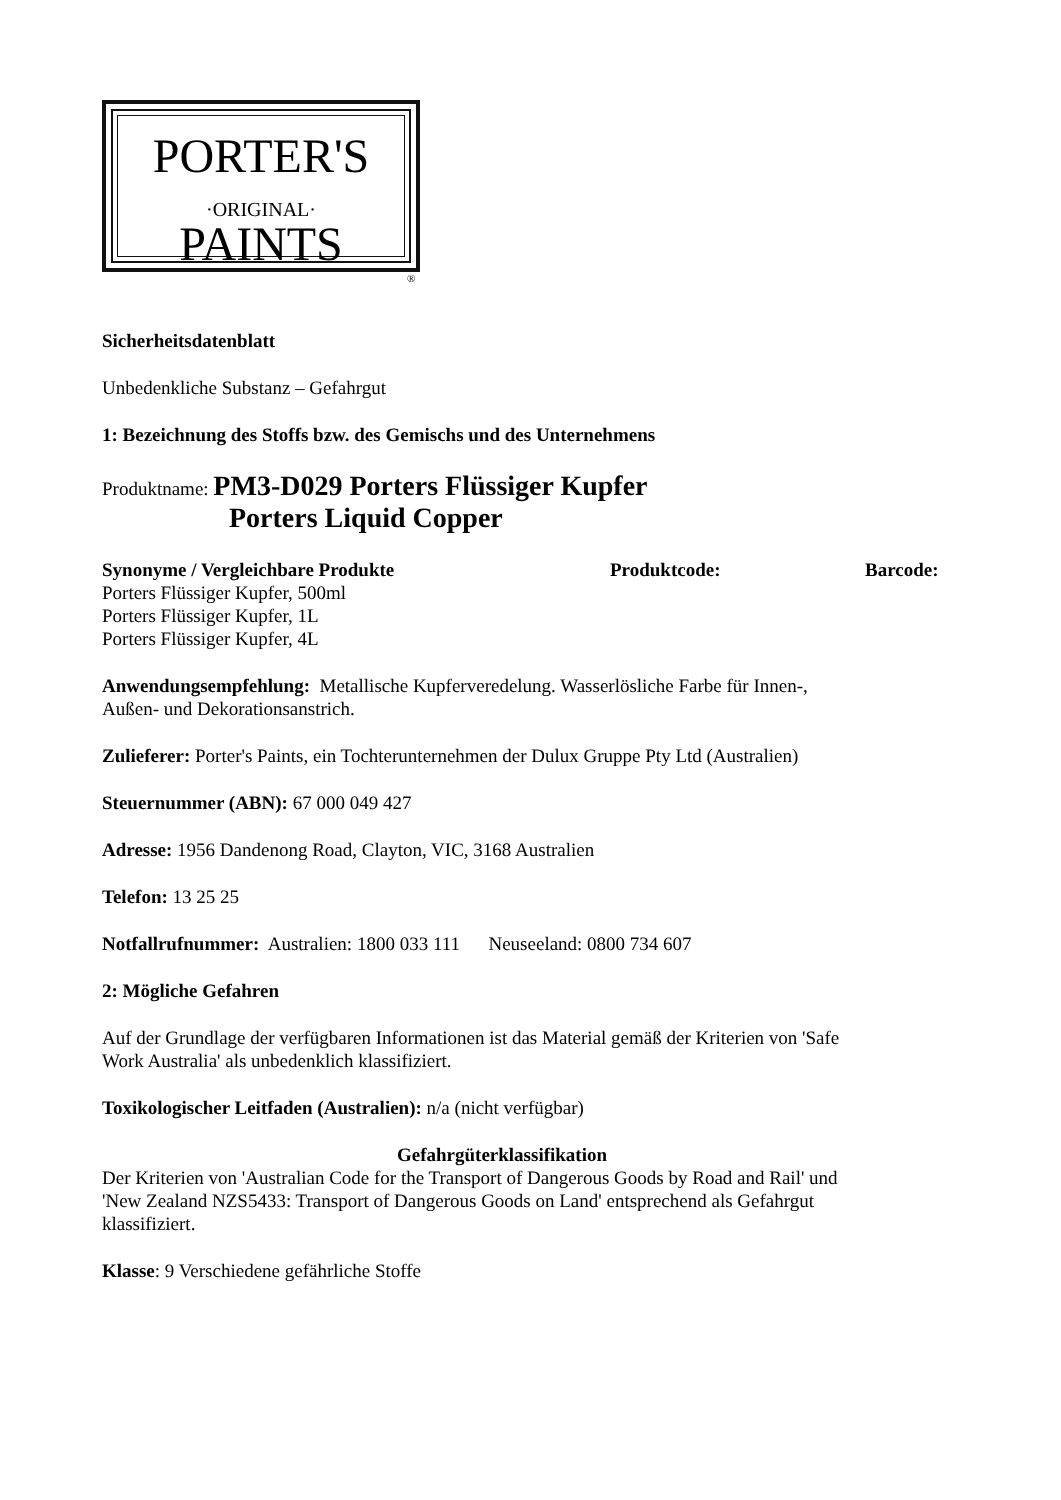PORTER'S
·ORIGINAL·
PAINTS
®
Sicherheitsdatenblatt
Unbedenkliche Substanz – Gefahrgut
1: Bezeichnung des Stoffs bzw. des Gemischs und des Unternehmens
Produktname: PM3-D029 Porters Flüssiger Kupfer
Porters Liquid Copper
Synonyme / Vergleichbare Produkte Produktcode: Barcode:
Porters Flüssiger Kupfer, 500ml
Porters Flüssiger Kupfer, 1L
Porters Flüssiger Kupfer, 4L
Anwendungsempfehlung: Metallische Kupferveredelung. Wasserlösliche Farbe für Innen-,
Außen- und Dekorationsanstrich.
Zulieferer: Porter's Paints, ein Tochterunternehmen der Dulux Gruppe Pty Ltd (Australien)
Steuernummer (ABN): 67 000 049 427
Adresse: 1956 Dandenong Road, Clayton, VIC, 3168 Australien
Telefon: 13 25 25
Notfallrufnummer: Australien: 1800 033 111 Neuseeland: 0800 734 607
2: Mögliche Gefahren
Auf der Grundlage der verfügbaren Informationen ist das Material gemäß der Kriterien von 'Safe
Work Australia' als unbedenklich klassifiziert.
Toxikologischer Leitfaden (Australien): n/a (nicht verfügbar)
Gefahrgüterklassifikation
Der Kriterien von 'Australian Code for the Transport of Dangerous Goods by Road and Rail' und
'New Zealand NZS5433: Transport of Dangerous Goods on Land' entsprechend als Gefahrgut
klassifiziert.
Klasse: 9 Verschiedene gefährliche Stoffe